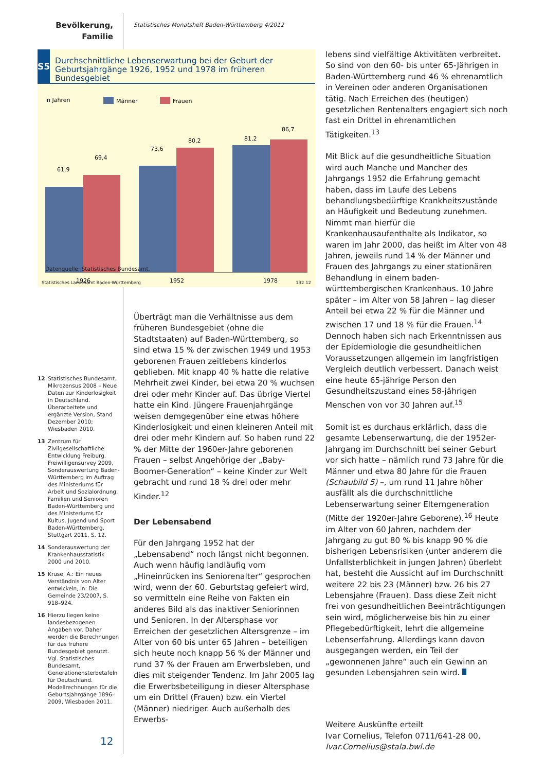Bevölkerung, Familie
Statistisches Monatsheft Baden-Württemberg 4/2012
S5
Durchschnittliche Lebenserwartung bei der Geburt der Geburtsjahrgänge 1926, 1952 und 1978 im früheren Bundesgebiet
in Jahren
Männer
Frauen
61,9
69,4
73,6
80,2
81,2
86,7
1926
1952
1978
Datenquelle: Statistisches Bundesamt.
Statistisches Landesamt Baden-Württemberg
132 12
lebens sind vielfältige Aktivitäten verbreitet. So sind von den 60- bis unter 65-Jährigen in Baden-Württemberg rund 46 % ehrenamtlich in Vereinen oder anderen Organisationen tätig. Nach Erreichen des (heutigen) gesetzlichen Rentenalters engagiert sich noch fast ein Drittel in ehrenamtlichen Tätigkeiten.<sup>13</sup>
Mit Blick auf die gesundheitliche Situation wird auch Manche und Mancher des Jahrgangs 1952 die Erfahrung gemacht haben, dass im Laufe des Lebens behandlungsbedürftige Krankheitszustände an Häufigkeit und Bedeutung zunehmen. Nimmt man hierfür die Krankenhausaufenthalte als Indikator, so waren im Jahr 2000, das heißt im Alter von 48 Jahren, jeweils rund 14 % der Männer und Frauen des Jahrgangs zu einer stationären Behandlung in einem baden-württembergischen Krankenhaus. 10 Jahre später – im Alter von 58 Jahren – lag dieser Anteil bei etwa 22 % für die Männer und zwischen 17 und 18 % für die Frauen.<sup>14</sup> Dennoch haben sich nach Erkenntnissen aus der Epidemiologie die gesundheitlichen Voraussetzungen allgemein im langfristigen Vergleich deutlich verbessert. Danach weist eine heute 65-jährige Person den Gesundheitszustand eines 58-jährigen Menschen von vor 30 Jahren auf.<sup>15</sup>
Somit ist es durchaus erklärlich, dass die gesamte Lebenserwartung, die der 1952er-Jahrgang im Durchschnitt bei seiner Geburt vor sich hatte – nämlich rund 73 Jahre für die Männer und etwa 80 Jahre für die Frauen (Schaubild 5) –, um rund 11 Jahre höher ausfällt als die durchschnittliche Lebenserwartung seiner Elterngeneration (Mitte der 1920er-Jahre Geborene).<sup>16</sup> Heute im Alter von 60 Jahren, nachdem der Jahrgang zu gut 80 % bis knapp 90 % die bisherigen Lebensrisiken (unter anderem die Unfallsterblichkeit in jungen Jahren) überlebt hat, besteht die Aussicht auf im Durchschnitt weitere 22 bis 23 (Männer) bzw. 26 bis 27 Lebensjahre (Frauen). Dass diese Zeit nicht frei von gesundheitlichen Beeinträchtigungen sein wird, möglicherweise bis hin zu einer Pflegebedürftigkeit, lehrt die allgemeine Lebenserfahrung. Allerdings kann davon ausgegangen werden, ein Teil der „gewonnenen Jahre“ auch ein Gewinn an gesunden Lebensjahren sein wird.
Weitere Auskünfte erteilt
Ivar Cornelius, Telefon 0711/641-28 00,
Ivar.Cornelius@stala.bwl.de
Überträgt man die Verhältnisse aus dem früheren Bundesgebiet (ohne die Stadtstaaten) auf Baden-Württemberg, so sind etwa 15 % der zwischen 1949 und 1953 geborenen Frauen zeitlebens kinderlos geblieben. Mit knapp 40 % hatte die relative Mehrheit zwei Kinder, bei etwa 20 % wuchsen drei oder mehr Kinder auf. Das übrige Viertel hatte ein Kind. Jüngere Frauenjahrgänge weisen demgegenüber eine etwas höhere Kinderlosigkeit und einen kleineren Anteil mit drei oder mehr Kindern auf. So haben rund 22 % der Mitte der 1960er-Jahre geborenen Frauen – selbst Angehörige der „Baby-Boomer-Generation“ – keine Kinder zur Welt gebracht und rund 18 % drei oder mehr Kinder.<sup>12</sup>
Der Lebensabend
Für den Jahrgang 1952 hat der „Lebensabend“ noch längst nicht begonnen. Auch wenn häufig landläufig vom „Hineinrücken ins Seniorenalter“ gesprochen wird, wenn der 60. Geburtstag gefeiert wird, so vermitteln eine Reihe von Fakten ein anderes Bild als das inaktiver Seniorinnen und Senioren. In der Altersphase vor Erreichen der gesetzlichen Altersgrenze – im Alter von 60 bis unter 65 Jahren – beteiligen sich heute noch knapp 56 % der Männer und rund 37 % der Frauen am Erwerbsleben, und dies mit steigender Tendenz. Im Jahr 2005 lag die Erwerbsbeteiligung in dieser Altersphase um ein Drittel (Frauen) bzw. ein Viertel (Männer) niedriger. Auch außerhalb des Erwerbs-
12 Statistisches Bundesamt. Mikrozensus 2008 – Neue Daten zur Kinderlosigkeit in Deutschland. Überarbeitete und ergänzte Version, Stand Dezember 2010; Wiesbaden 2010.
13 Zentrum für Zivilgesellschaftliche Entwicklung Freiburg. Freiwilligensurvey 2009, Sonderauswertung Baden-Württemberg im Auftrag des Ministeriums für Arbeit und Sozialordnung, Familien und Senioren Baden-Württemberg und des Ministeriums für Kultus, Jugend und Sport Baden-Württemberg, Stuttgart 2011, S. 12.
14 Sonderauswertung der Krankenhausstatistik 2000 und 2010.
15 Kruse, A.: Ein neues Verständnis von Alter entwickeln, in: Die Gemeinde 23/2007, S. 918–924.
16 Hierzu liegen keine landesbezogenen Angaben vor. Daher werden die Berechnungen für das frühere Bundesgebiet genutzt. Vgl. Statistisches Bundesamt, Generationensterbetafeln für Deutschland. Modellrechnungen für die Geburtsjahrgänge 1896–2009, Wiesbaden 2011.
12